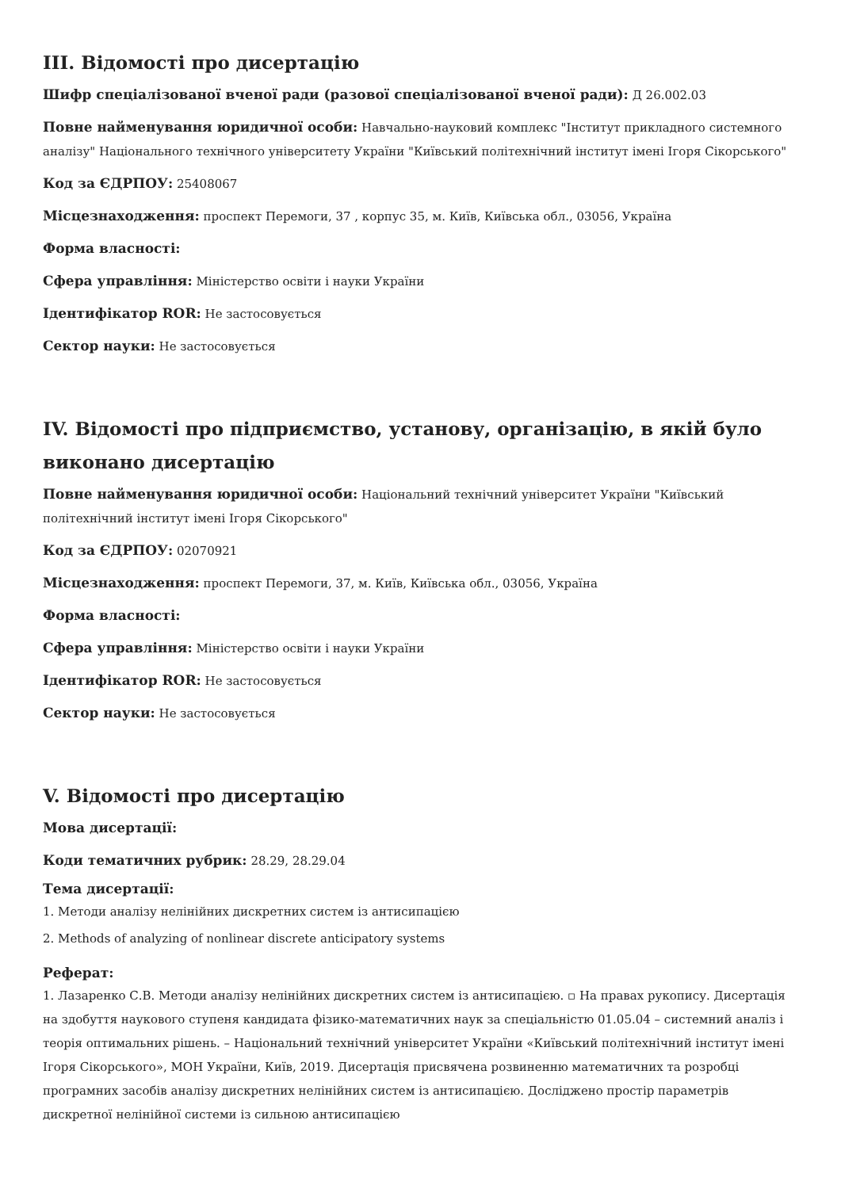III. Відомості про дисертацію
Шифр спеціалізованої вченої ради (разової спеціалізованої вченої ради): Д 26.002.03
Повне найменування юридичної особи: Навчально-науковий комплекс "Інститут прикладного системного аналізу" Національного технічного університету України "Київський політехнічний інститут імені Ігоря Сікорського"
Код за ЄДРПОУ: 25408067
Місцезнаходження: проспект Перемоги, 37 , корпус 35, м. Київ, Київська обл., 03056, Україна
Форма власності:
Сфера управління: Міністерство освіти і науки України
Ідентифікатор ROR: Не застосовується
Сектор науки: Не застосовується
IV. Відомості про підприємство, установу, організацію, в якій було виконано дисертацію
Повне найменування юридичної особи: Національний технічний університет України "Київський політехнічний інститут імені Ігоря Сікорського"
Код за ЄДРПОУ: 02070921
Місцезнаходження: проспект Перемоги, 37, м. Київ, Київська обл., 03056, Україна
Форма власності:
Сфера управління: Міністерство освіти і науки України
Ідентифікатор ROR: Не застосовується
Сектор науки: Не застосовується
V. Відомості про дисертацію
Мова дисертації:
Коди тематичних рубрик: 28.29, 28.29.04
Тема дисертації:
1. Методи аналізу нелінійних дискретних систем із антисипацією
2. Methods of analyzing of nonlinear discrete anticipatory systems
Реферат:
1. Лазаренко С.В. Методи аналізу нелінійних дискретних систем із антисипацією. ▫ На правах рукопису. Дисертація на здобуття наукового ступеня кандидата фізико-математичних наук за спеціальністю 01.05.04 – системний аналіз і теорія оптимальних рішень. – Національний технічний університет України «Київський політехнічний інститут імені Ігоря Сікорського», МОН України, Київ, 2019. Дисертація присвячена розвиненню математичних та розробці програмних засобів аналізу дискретних нелінійних систем із антисипацією. Досліджено простір параметрів дискретної нелінійної системи із сильною антисипацією